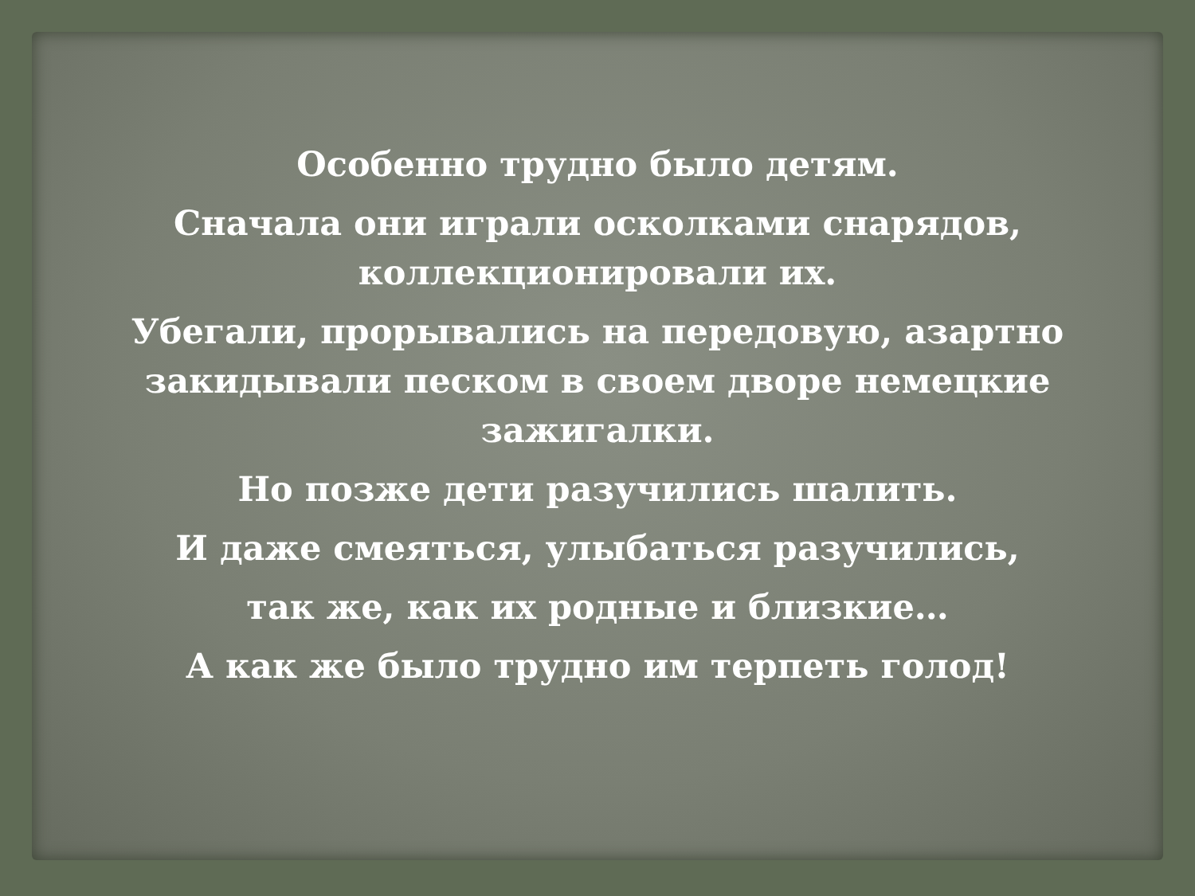Особенно трудно было детям.
Сначала они играли осколками снарядов, коллекционировали их.
Убегали, прорывались на передовую, азартно закидывали песком в своем дворе немецкие зажигалки.
Но позже дети разучились шалить.
И даже смеяться, улыбаться разучились,
так же, как их родные и близкие…
А как же было трудно им терпеть голод!